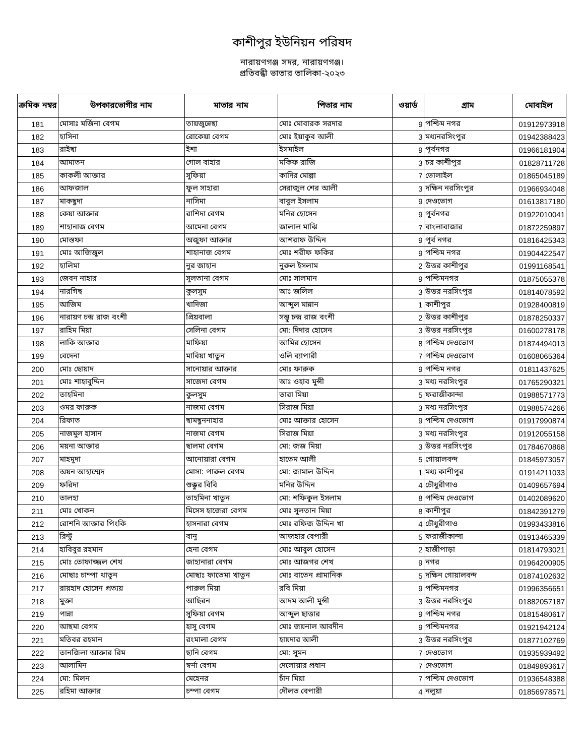কাশীপুর ইউনিয়ন পরিষদ
নারায়ণগঞ্জ সদর, নারায়ণগঞ্জ।
প্রতিবন্ধী ভাতার তালিকা-২০২৩
| ক্রমিক নম্বর | উপকারভোগীর নাম | মাতার নাম | পিতার নাম | ওয়ার্ড | গ্রাম | মোবাইল |
| --- | --- | --- | --- | --- | --- | --- |
| 181 | মোসাঃ মর্জিনা বেগম | তায়জুন্নেছা | মোঃ মোবারক সরদার | 9 | পশ্চিম নগর | 01912973918 |
| 182 | হাসিনা | রোকেয়া বেগম | মোঃ ইয়াকুব আলী | 3 | মধ্যনরসিংপুর | 01942388423 |
| 183 | রাইছা | ইশা | ইসমাইল | 9 | পূর্বনগর | 01966181904 |
| 184 | আমাতন | গোল বাহার | মকিফ রাজি | 3 | চর কাশীপুর | 01828711728 |
| 185 | কাকলী আক্তার | সুফিয়া | কাদির মোল্লা | 7 | ভোলাইল | 01865045189 |
| 186 | আফজাল | ফুল সাহারা | সেরাজুল শের আলী | 3 | দক্ষিন নরসিংপুর | 01966934048 |
| 187 | মাকছুদা | নাসিমা | বাবুল ইসলাম | 9 | দেওভোগ | 01613817180 |
| 188 | কেয়া আক্তার | রাশিদা বেগম | মনির হোসেন | 9 | পূর্বনগর | 01922010041 |
| 189 | শাহানাজ বেগম | আমেনা বেগম | জালাল মাঝি | 7 | বাংলাবাজার | 01872259897 |
| 190 | মোস্তফা | অজুফা আক্তার | আশরাফ উদ্দিন | 9 | পূর্ব নগর | 01816425343 |
| 191 | মোঃ আজিজুল | শাহানাজ বেগম | মোঃ শরীফ ফকির | 9 | পশ্চিম নগর | 01904422547 |
| 192 | হালিমা | নুর জাহান | নুরুল ইসলাম | 2 | উত্তর কাশীপুর | 01991168541 |
| 193 | জেবন নাহার | সুলতানা বেগম | মোঃ সালমান | 9 | পশ্চিমনগর | 01875055378 |
| 194 | নারগিছ | কুলসুম | আঃ জলিল | 3 | উত্তর নরসিংপুর | 01814078592 |
| 195 | আজিম | খাদিজা | আব্দুল মান্নান | 1 | কাশীপুর | 01928400819 |
| 196 | নারায়ণ চন্দ্র রাজ বংশী | প্রিয়বালা | সম্ভু চন্দ্র রাজ বংশী | 2 | উত্তর কাশীপুর | 01878250337 |
| 197 | রাহিম মিয়া | সেলিনা বেগম | মো: দিদার হোসেন | 3 | উত্তর নরসিংপুর | 01600278178 |
| 198 | লাকি আক্তার | মাফিয়া | আমির হোসেন | 8 | পশ্চিম দেওভোগ | 01874494013 |
| 199 | বেদেনা | মাবিয়া খাতুন | ওলি ব্যাপারী | 7 | পশ্চিম দেওভোগ | 01608065364 |
| 200 | মোঃ ছোয়াদ | সানোয়ার আক্তার | মোঃ ফারুক | 9 | পশ্চিম নগর | 01811437625 |
| 201 | মোঃ শাহাবুদ্দিন | সাজেদা বেগম | আঃ ওহাব মুন্সী | 3 | মধ্য নরসিংপুর | 01765290321 |
| 202 | তাহমিনা | কুলসুম | তারা মিয়া | 5 | ফরাজীকান্দা | 01988571773 |
| 203 | ওমর ফারুক | নাজমা বেগম | সিরাজ মিয়া | 3 | মধ্য নরসিংপুর | 01988574266 |
| 204 | রিফাত | ছামছুননাহার | মোঃ আক্তার হোসেন | 9 | পশ্চিম দেওভোগ | 01917990874 |
| 205 | নাজমুল হাসান | নাজমা বেগম | সিরাজ মিয়া | 3 | মধ্য নরসিংপুর | 01912055158 |
| 206 | ময়না আক্তার | ছালমা বেগম | মো: জজ মিয়া | 3 | উত্তর নরসিংপুর | 01784670868 |
| 207 | মাহমুদা | আনোয়ারা বেগম | হাতেম আলী | 5 | গোয়ালবন্দ | 01845973057 |
| 208 | অয়ন আহাম্মেদ | মোসা: পারুল বেগম | মো: জামাল উদ্দিন | 1 | মধ্য কাশীপুর | 01914211033 |
| 209 | ফরিদা | শুক্কুর বিবি | মনির উদ্দিন | 4 | চৌধুরীগাও | 01409657694 |
| 210 | তালহা | তাহমিনা খাতুন | মো: শফিকুল ইসলাম | 8 | পশ্চিম দেওভোগ | 01402089620 |
| 211 | মোঃ খোকন | মিসেস হাজেরা বেগম | মোঃ সুলতান মিয়া | 8 | কাশীপুর | 01842391279 |
| 212 | রোশনি আক্তার পিংকি | হাসনারা বেগম | মোঃ রফিজ উদ্দিন খা | 4 | চৌধুরীগাও | 01993433816 |
| 213 | রিন্টু | বানু | আজহার বেপারী | 5 | ফরাজীকান্দা | 01913465339 |
| 214 | হাবিবুর রহমান | হেনা বেগম | মোঃ আবুল হোসেন | 2 | হাজীপাড়া | 01814793021 |
| 215 | মোঃ তোফাজ্জল শেখ | জাহানারা বেগম | মোঃ আজগর শেখ | 9 | নগর | 01964200905 |
| 216 | মোছাঃ চাম্পা খাতুন | মোছাঃ ফাতেমা খাতুন | মোঃ বাতেন প্রামানিক | 5 | দক্ষিন গোয়ালবন্দ | 01874102632 |
| 217 | রায়হাদ হোসেন প্রত্যয় | পারুল মিয়া | রবি মিয়া | 9 | পশ্চিমনগর | 01996356651 |
| 218 | মুক্তা | আছিরন | আদম আলী মুন্সী | 3 | উত্তর নরসিংপুর | 01882057187 |
| 219 | পান্না | সুফিয়া বেগম | আব্দুল ছাত্তার | 9 | পশ্চিম নগর | 01815480617 |
| 220 | আছমা বেগম | হাসু বেগম | মোঃ জয়নাল আবদীন | 9 | পশ্চিমনগর | 01921942124 |
| 221 | মতিবর রহমান | রংমালা বেগম | হায়দার আলী | 3 | উত্তর নরসিংপুর | 01877102769 |
| 222 | তানজিলা আক্তার রিম | ছানি বেগম | মো: সুমন | 7 | দেওভোগ | 01935939492 |
| 223 | আলামিন | স্বর্না বেগম | দেলোয়ার প্রধান | 7 | দেওভোগ | 01849893617 |
| 224 | মো: মিলন | মেহেনর | চাঁন মিয়া | 7 | পশ্চিম দেওভোগ | 01936548388 |
| 225 | রহিমা আক্তার | চম্পা বেগম | দৌলত বেপারী | 4 | নলুয়া | 01856978571 |